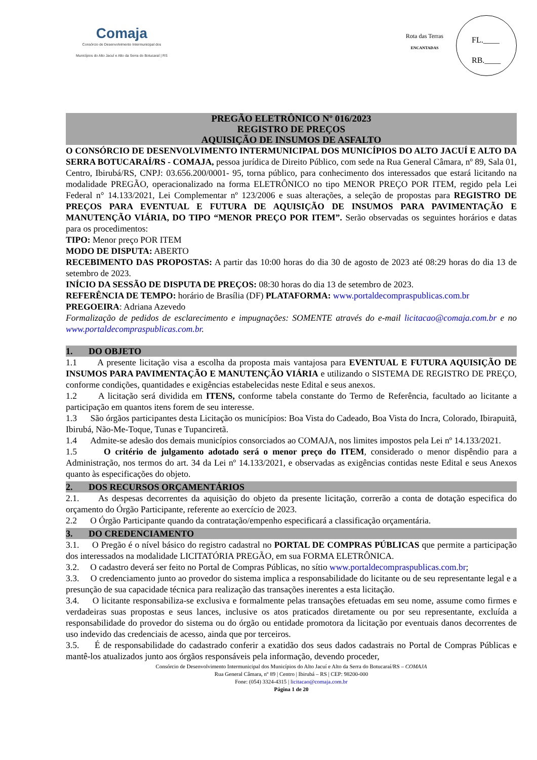Comaja
Consórcio de Desenvolvimento Intermunicipal dos
Municípios do Alto Jacuí e Alto da Serra do Botucaraí | RS
Rota das Terras
ENCANTADAS
FL.____
RB.____
PREGÃO ELETRÔNICO Nº 016/2023
REGISTRO DE PREÇOS
AQUISIÇÃO DE INSUMOS DE ASFALTO
O CONSÓRCIO DE DESENVOLVIMENTO INTERMUNICIPAL DOS MUNICÍPIOS DO ALTO JACUÍ E ALTO DA SERRA BOTUCARAÍ/RS - COMAJA, pessoa jurídica de Direito Público, com sede na Rua General Câmara, nº 89, Sala 01, Centro, Ibirubá/RS, CNPJ: 03.656.200/0001- 95, torna público, para conhecimento dos interessados que estará licitando na modalidade PREGÃO, operacionalizado na forma ELETRÔNICO no tipo MENOR PREÇO POR ITEM, regido pela Lei Federal n° 14.133/2021, Lei Complementar nº 123/2006 e suas alterações, a seleção de propostas para REGISTRO DE PREÇOS PARA EVENTUAL E FUTURA DE AQUISIÇÃO DE INSUMOS PARA PAVIMENTAÇÃO E MANUTENÇÃO VIÁRIA, DO TIPO “MENOR PREÇO POR ITEM”. Serão observadas os seguintes horários e datas para os procedimentos:
TIPO: Menor preço POR ITEM
MODO DE DISPUTA: ABERTO
RECEBIMENTO DAS PROPOSTAS: A partir das 10:00 horas do dia 30 de agosto de 2023 até 08:29 horas do dia 13 de setembro de 2023.
INÍCIO DA SESSÃO DE DISPUTA DE PREÇOS: 08:30 horas do dia 13 de setembro de 2023.
REFERÊNCIA DE TEMPO: horário de Brasília (DF) PLATAFORMA: www.portaldecompraspublicas.com.br
PREGOEIRA: Adriana Azevedo
Formalização de pedidos de esclarecimento e impugnações: SOMENTE através do e-mail licitacao@comaja.com.br e no www.portaldecompraspublicas.com.br.
1. DO OBJETO
1.1 A presente licitação visa a escolha da proposta mais vantajosa para EVENTUAL E FUTURA AQUISIÇÃO DE INSUMOS PARA PAVIMENTAÇÃO E MANUTENÇÃO VIÁRIA e utilizando o SISTEMA DE REGISTRO DE PREÇO, conforme condições, quantidades e exigências estabelecidas neste Edital e seus anexos.
1.2 A licitação será dividida em ITENS, conforme tabela constante do Termo de Referência, facultado ao licitante a participação em quantos itens forem de seu interesse.
1.3 São órgãos participantes desta Licitação os municípios: Boa Vista do Cadeado, Boa Vista do Incra, Colorado, Ibirapuitã, Ibirubá, Não-Me-Toque, Tunas e Tupanciretã.
1.4 Admite-se adesão dos demais municípios consorciados ao COMAJA, nos limites impostos pela Lei nº 14.133/2021.
1.5 O critério de julgamento adotado será o menor preço do ITEM, considerado o menor dispêndio para a Administração, nos termos do art. 34 da Lei nº 14.133/2021, e observadas as exigências contidas neste Edital e seus Anexos quanto às especificações do objeto.
2. DOS RECURSOS ORÇAMENTÁRIOS
2.1. As despesas decorrentes da aquisição do objeto da presente licitação, correrão a conta de dotação especifica do orçamento do Órgão Participante, referente ao exercício de 2023.
2.2 O Órgão Participante quando da contratação/empenho especificará a classificação orçamentária.
3. DO CREDENCIAMENTO
3.1. O Pregão é o nível básico do registro cadastral no PORTAL DE COMPRAS PÚBLICAS que permite a participação dos interessados na modalidade LICITATÓRIA PREGÃO, em sua FORMA ELETRÔNICA.
3.2. O cadastro deverá ser feito no Portal de Compras Públicas, no sítio www.portaldecompraspublicas.com.br;
3.3. O credenciamento junto ao provedor do sistema implica a responsabilidade do licitante ou de seu representante legal e a presunção de sua capacidade técnica para realização das transações inerentes a esta licitação.
3.4. O licitante responsabiliza-se exclusiva e formalmente pelas transações efetuadas em seu nome, assume como firmes e verdadeiras suas propostas e seus lances, inclusive os atos praticados diretamente ou por seu representante, excluída a responsabilidade do provedor do sistema ou do órgão ou entidade promotora da licitação por eventuais danos decorrentes de uso indevido das credenciais de acesso, ainda que por terceiros.
3.5. É de responsabilidade do cadastrado conferir a exatidão dos seus dados cadastrais no Portal de Compras Públicas e mantê-los atualizados junto aos órgãos responsáveis pela informação, devendo proceder,
Consórcio de Desenvolvimento Intermunicipal dos Municípios do Alto Jacuí e Alto da Serra do Botucaraí/RS – COMAJA
Rua General Câmara, nº 89 | Centro | Ibirubá – RS | CEP: 98200-000
Fone: (054) 3324-4315 | licitacao@comaja.com.br
Página 1 de 20